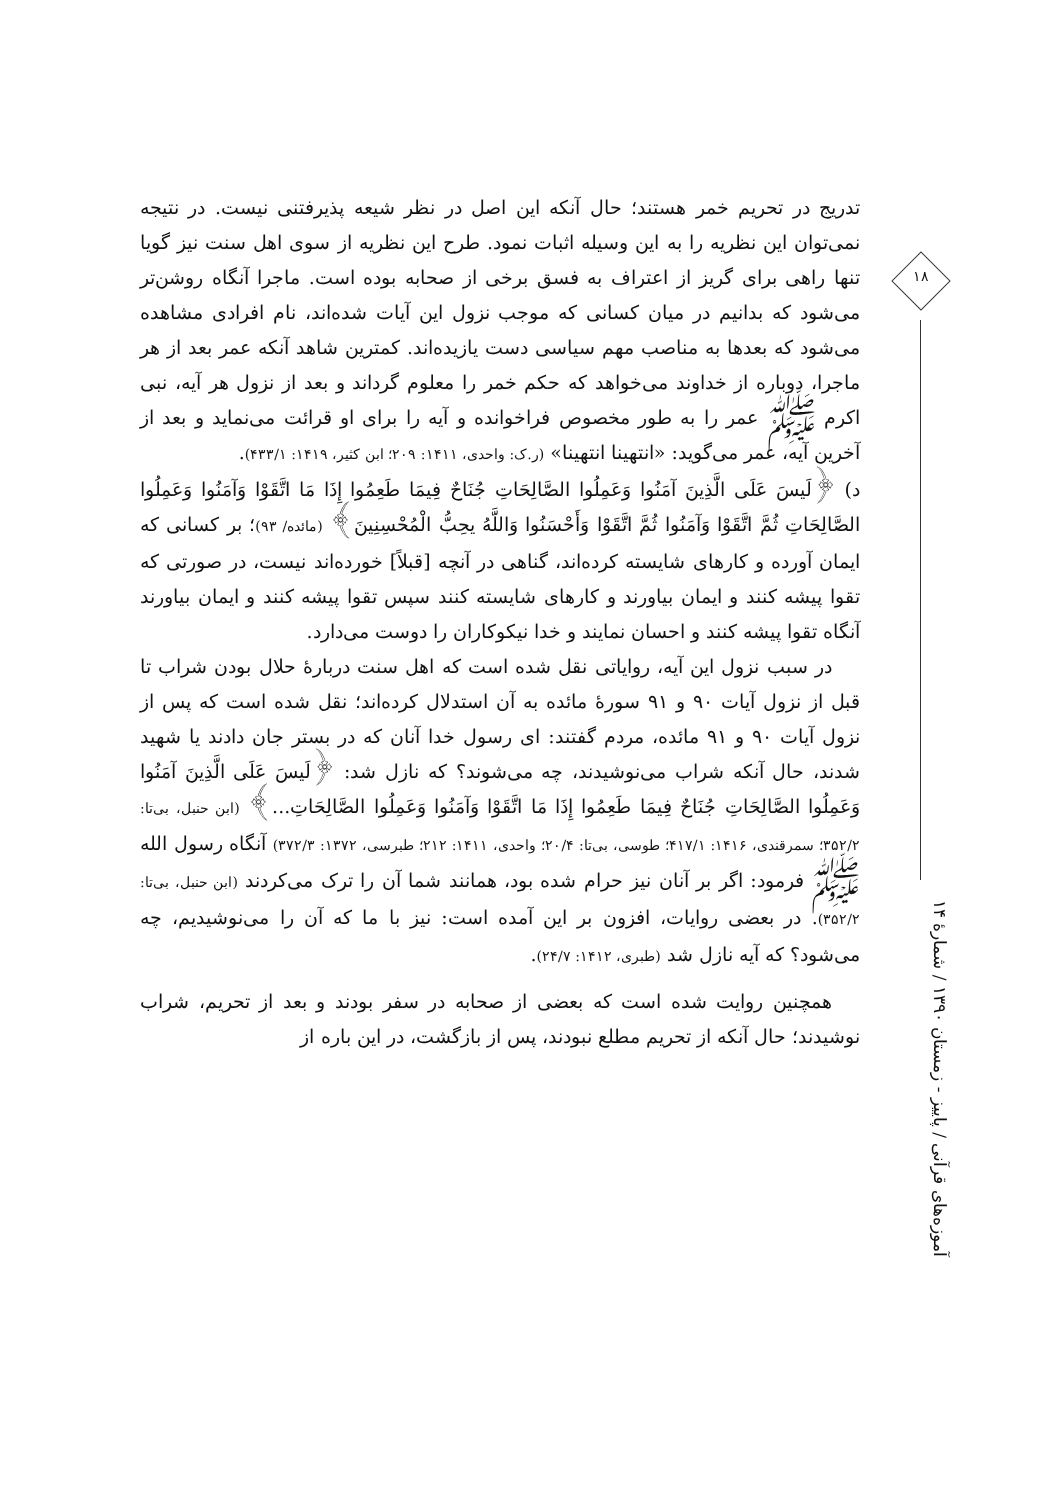۱۸
آموزه‌های قرآنی / پاییز - زمستان ۱۳۹۰ / شمارهٔ ۱۴
تدریج در تحریم خمر هستند؛ حال آنکه این اصل در نظر شیعه پذیرفتنی نیست. در نتیجه نمی‌توان این نظریه را به این وسیله اثبات نمود. طرح این نظریه از سوی اهل سنت نیز گویا تنها راهی برای گریز از اعتراف به فسق برخی از صحابه بوده است. ماجرا آنگاه روشن‌تر می‌شود که بدانیم در میان کسانی که موجب نزول این آیات شده‌اند، نام افرادی مشاهده می‌شود که بعدها به مناصب مهم سیاسی دست یازیده‌اند. کمترین شاهد آنکه عمر بعد از هر ماجرا، دوباره از خداوند می‌خواهد که حکم خمر را معلوم گرداند و بعد از نزول هر آیه، نبی اکرم ﷺ عمر را به طور مخصوص فراخوانده و آیه را برای او قرائت می‌نماید و بعد از آخرین آیه، عمر می‌گوید: «انتهینا انتهینا» (ر.ک: واحدی، ۱۴۱۱: ۲۰۹؛ ابن کثیر، ۱۴۱۹: ۴۳۳/۱).
د) ﴿لَیسَ عَلَی الَّذِینَ آمَنُوا وَعَمِلُوا الصَّالِحَاتِ جُنَاحٌ فِیمَا طَعِمُوا إِذَا مَا اتَّقَوْا وَآمَنُوا وَعَمِلُوا الصَّالِحَاتِ ثُمَّ اتَّقَوْا وَآمَنُوا ثُمَّ اتَّقَوْا وَأَحْسَنُوا وَاللَّهُ یحِبُّ الْمُحْسِنِینَ﴾ (مائده/ ۹۳)؛ بر کسانی که ایمان آورده و کارهای شایسته کرده‌اند، گناهی در آنچه [قبلاً] خورده‌اند نیست، در صورتی که تقوا پیشه کنند و ایمان بیاورند و کارهای شایسته کنند سپس تقوا پیشه کنند و ایمان بیاورند آنگاه تقوا پیشه کنند و احسان نمایند و خدا نیکوکاران را دوست می‌دارد.
در سبب نزول این آیه، روایاتی نقل شده است که اهل سنت دربارهٔ حلال بودن شراب تا قبل از نزول آیات ۹۰ و ۹۱ سورهٔ مائده به آن استدلال کرده‌اند؛ نقل شده است که پس از نزول آیات ۹۰ و ۹۱ مائده، مردم گفتند: ای رسول خدا آنان که در بستر جان دادند یا شهید شدند، حال آنکه شراب می‌نوشیدند، چه می‌شوند؟ که نازل شد: ﴿لَیسَ عَلَی الَّذِینَ آمَنُوا وَعَمِلُوا الصَّالِحَاتِ جُنَاحٌ فِیمَا طَعِمُوا إِذَا مَا اتَّقَوْا وَآمَنُوا وَعَمِلُوا الصَّالِحَاتِ...﴾ (ابن حنبل، بی‌تا: ۳۵۲/۲؛ سمرقندی، ۱۴۱۶: ۴۱۷/۱؛ طوسی، بی‌تا: ۲۰/۴؛ واحدی، ۱۴۱۱: ۲۱۲؛ طبرسی، ۱۳۷۲: ۳۷۲/۳) آنگاه رسول الله ﷺ فرمود: اگر بر آنان نیز حرام شده بود، همانند شما آن را ترک می‌کردند (ابن حنبل، بی‌تا: ۳۵۲/۲). در بعضی روایات، افزون بر این آمده است: نیز با ما که آن را می‌نوشیدیم، چه می‌شود؟ که آیه نازل شد (طبری، ۱۴۱۲: ۲۴/۷).
همچنین روایت شده است که بعضی از صحابه در سفر بودند و بعد از تحریم، شراب نوشیدند؛ حال آنکه از تحریم مطلع نبودند، پس از بازگشت، در این باره از